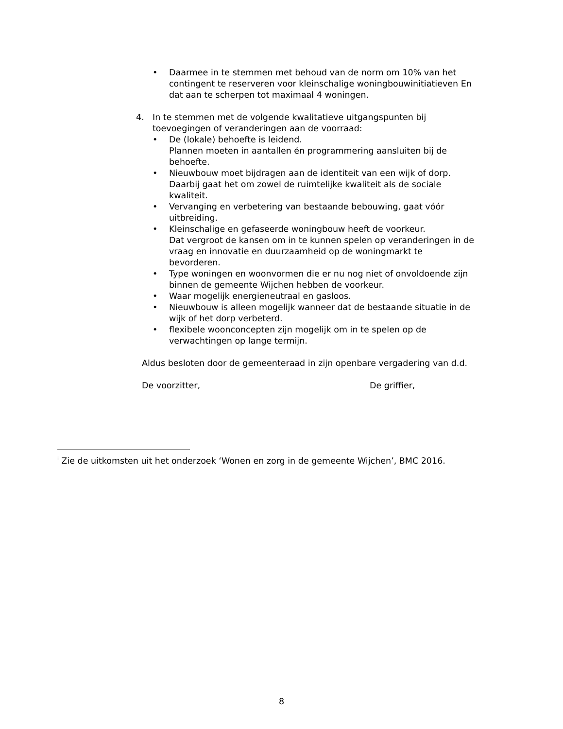• Daarmee in te stemmen met behoud van de norm om 10% van het contingent te reserveren voor kleinschalige woningbouwinitiatieven En dat aan te scherpen tot maximaal 4 woningen.
4. In te stemmen met de volgende kwalitatieve uitgangspunten bij toevoegingen of veranderingen aan de voorraad:
• De (lokale) behoefte is leidend.
Plannen moeten in aantallen én programmering aansluiten bij de behoefte.
• Nieuwbouw moet bijdragen aan de identiteit van een wijk of dorp. Daarbij gaat het om zowel de ruimtelijke kwaliteit als de sociale kwaliteit.
• Vervanging en verbetering van bestaande bebouwing, gaat vóór uitbreiding.
• Kleinschalige en gefaseerde woningbouw heeft de voorkeur.
Dat vergroot de kansen om in te kunnen spelen op veranderingen in de vraag en innovatie en duurzaamheid op de woningmarkt te bevorderen.
• Type woningen en woonvormen die er nu nog niet of onvoldoende zijn binnen de gemeente Wijchen hebben de voorkeur.
• Waar mogelijk energieneutraal en gasloos.
• Nieuwbouw is alleen mogelijk wanneer dat de bestaande situatie in de wijk of het dorp verbeterd.
• flexibele woonconcepten zijn mogelijk om in te spelen op de verwachtingen op lange termijn.
Aldus besloten door de gemeenteraad in zijn openbare vergadering van d.d.
De voorzitter, De griffier,
<sup>i</sup> Zie de uitkomsten uit het onderzoek ‘Wonen en zorg in de gemeente Wijchen’, BMC 2016.
8